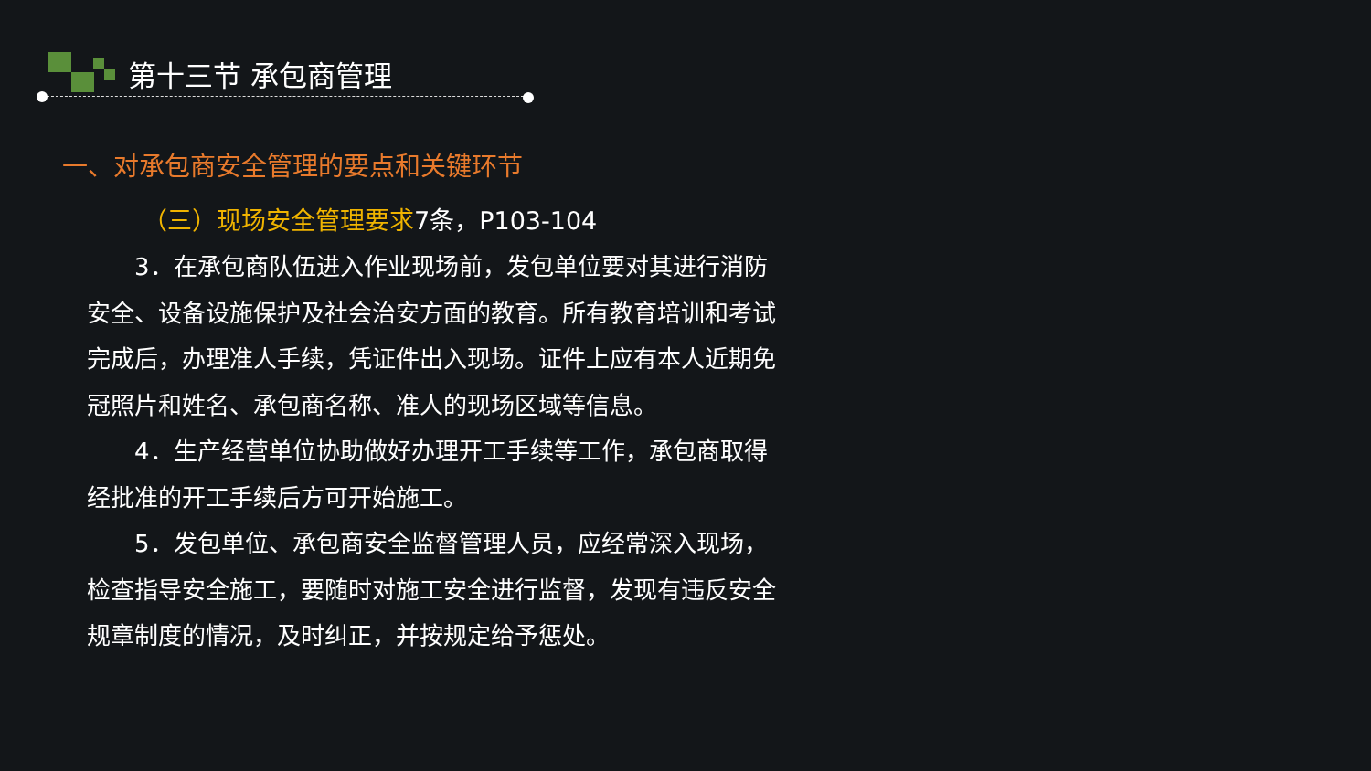第十三节 承包商管理
一、对承包商安全管理的要点和关键环节
（三）现场安全管理要求7条，P103-104
  3．在承包商队伍进入作业现场前，发包单位要对其进行消防安全、设备设施保护及社会治安方面的教育。所有教育培训和考试完成后，办理准人手续，凭证件出入现场。证件上应有本人近期免冠照片和姓名、承包商名称、准人的现场区域等信息。
  4．生产经营单位协助做好办理开工手续等工作，承包商取得经批准的开工手续后方可开始施工。
  5．发包单位、承包商安全监督管理人员，应经常深入现场，检查指导安全施工，要随时对施工安全进行监督，发现有违反安全规章制度的情况，及时纠正，并按规定给予惩处。